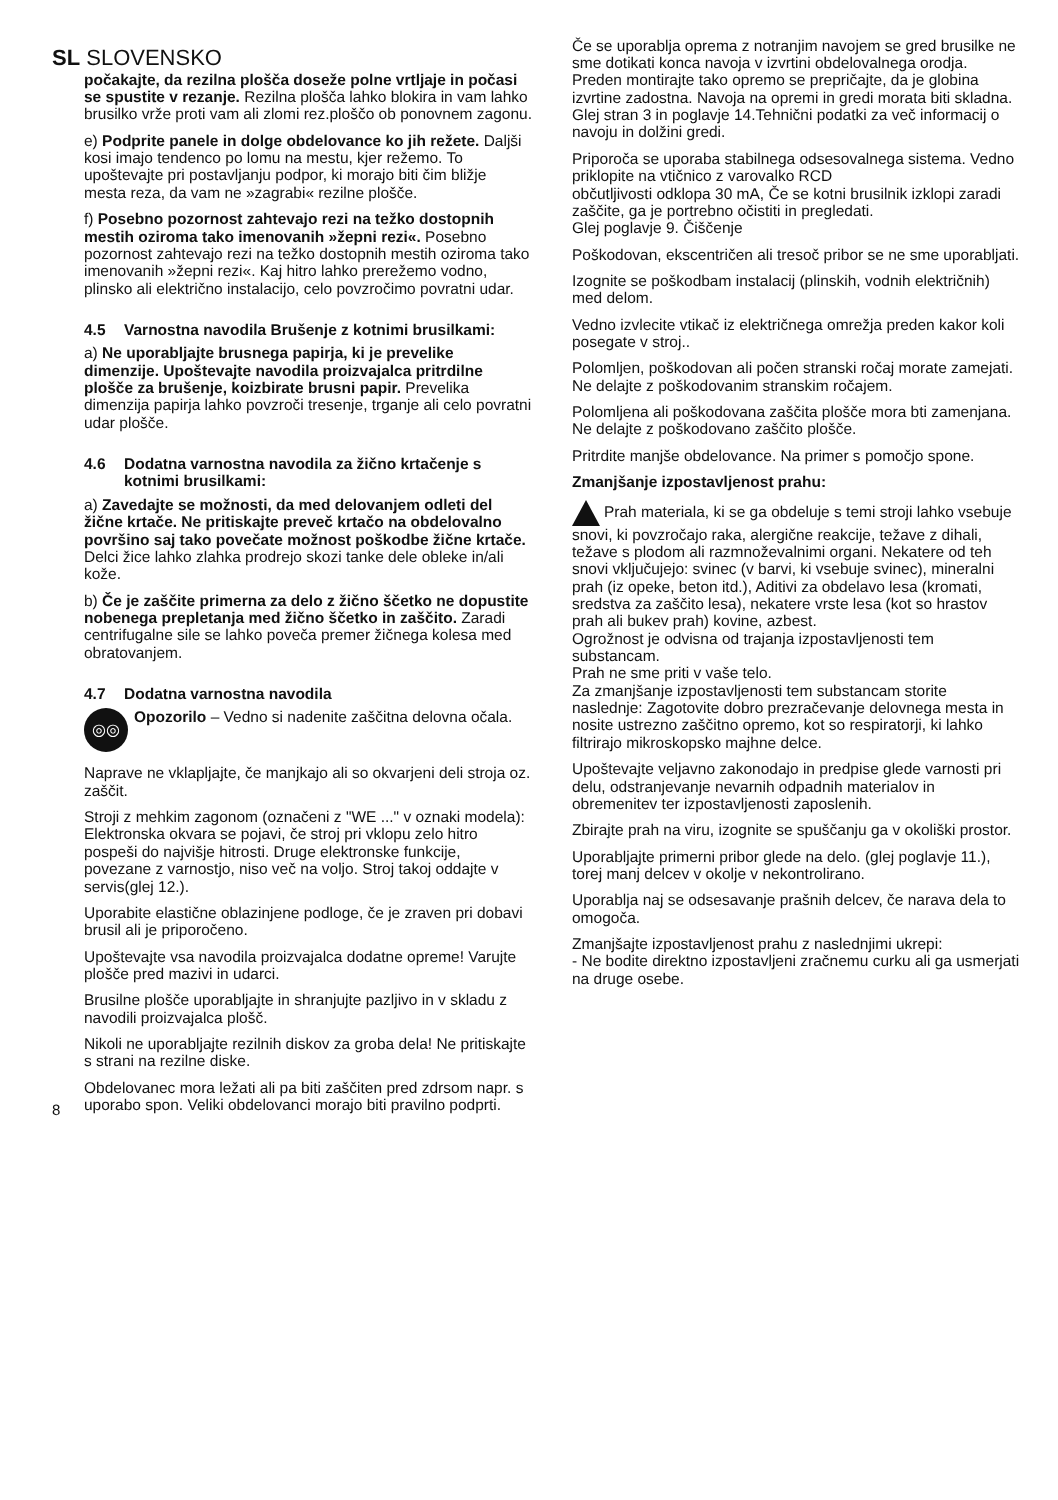SL SLOVENSKO
8 počakajte, da rezilna plošča doseže polne vrtljaje in počasi se spustite v rezanje. Rezilna plošča lahko blokira in vam lahko brusilko vrže proti vam ali zlomi rez.ploščo ob ponovnem zagonu.
e) Podprite panele in dolge obdelovance ko jih režete. Daljši kosi imajo tendenco po lomu na mestu, kjer režemo. To upoštevajte pri postavljanju podpor, ki morajo biti čim bližje mesta reza, da vam ne »zagrabi« rezilne plošče.
f) Posebno pozornost zahtevajo rezi na težko dostopnih mestih oziroma tako imenovanih »žepni rezi«. Posebno pozornost zahtevajo rezi na težko dostopnih mestih oziroma tako imenovanih »žepni rezi«. Kaj hitro lahko prerežemo vodno, plinsko ali električno instalacijo, celo povzročimo povratni udar.
4.5 Varnostna navodila Brušenje z kotnimi brusilkami:
a) Ne uporabljajte brusnega papirja, ki je prevelike dimenzije. Upoštevajte navodila proizvajalca pritrdilne plošče za brušenje, koizbirate brusni papir. Prevelika dimenzija papirja lahko povzroči tresenje, trganje ali celo povratni udar plošče.
4.6 Dodatna varnostna navodila za žično krtačenje s kotnimi brusilkami:
a) Zavedajte se možnosti, da med delovanjem odleti del žične krtače. Ne pritiskajte preveč krtačo na obdelovalno površino saj tako povečate možnost poškodbe žične krtače. Delci žice lahko zlahka prodrejo skozi tanke dele obleke in/ali kože.
b) Če je zaščite primerna za delo z žično ščetko ne dopustite nobenega prepletanja med žično ščetko in zaščito. Zaradi centrifugalne sile se lahko poveča premer žičnega kolesa med obratovanjem.
4.7 Dodatna varnostna navodila
◎◎
Opozorilo – Vedno si nadenite zaščitna delovna očala.
Naprave ne vklapljajte, če manjkajo ali so okvarjeni deli stroja oz. zaščit.
Stroji z mehkim zagonom (označeni z "WE ..." v oznaki modela): Elektronska okvara se pojavi, če stroj pri vklopu zelo hitro pospeši do najvišje hitrosti. Druge elektronske funkcije, povezane z varnostjo, niso več na voljo. Stroj takoj oddajte v servis(glej 12.).
Uporabite elastične oblazinjene podloge, če je zraven pri dobavi brusil ali je priporočeno.
Upoštevajte vsa navodila proizvajalca dodatne opreme! Varujte plošče pred mazivi in udarci.
Brusilne plošče uporabljajte in shranjujte pazljivo in v skladu z navodili proizvajalca plošč.
Nikoli ne uporabljajte rezilnih diskov za groba dela! Ne pritiskajte s strani na rezilne diske.
Obdelovanec mora ležati ali pa biti zaščiten pred zdrsom napr. s uporabo spon. Veliki obdelovanci morajo biti pravilno podprti.
Če se uporablja oprema z notranjim navojem se gred brusilke ne sme dotikati konca navoja v izvrtini obdelovalnega orodja. Preden montirajte tako opremo se prepričajte, da je globina izvrtine zadostna. Navoja na opremi in gredi morata biti skladna. Glej stran 3 in poglavje 14.Tehnični podatki za več informacij o navoju in dolžini gredi.
Priporoča se uporaba stabilnega odsesovalnega sistema. Vedno priklopite na vtičnico z varovalko RCD
občutljivosti odklopa 30 mA, Če se kotni brusilnik izklopi zaradi zaščite, ga je portrebno očistiti in pregledati.
Glej poglavje 9. Čiščenje
Poškodovan, ekscentričen ali tresoč pribor se ne sme uporabljati.
Izognite se poškodbam instalacij (plinskih, vodnih električnih) med delom.
Vedno izvlecite vtikač iz električnega omrežja preden kakor koli posegate v stroj..
Polomljen, poškodovan ali počen stranski ročaj morate zamejati. Ne delajte z poškodovanim stranskim ročajem.
Polomljena ali poškodovana zaščita plošče mora bti zamenjana. Ne delajte z poškodovano zaščito plošče.
Pritrdite manjše obdelovance. Na primer s pomočjo spone.
Zmanjšanje izpostavljenost prahu:
Prah materiala, ki se ga obdeluje s temi stroji lahko vsebuje snovi, ki povzročajo raka, alergične reakcije, težave z dihali, težave s plodom ali razmnoževalnimi organi. Nekatere od teh snovi vključujejo: svinec (v barvi, ki vsebuje svinec), mineralni prah (iz opeke, beton itd.), Aditivi za obdelavo lesa (kromati, sredstva za zaščito lesa), nekatere vrste lesa (kot so hrastov prah ali bukev prah) kovine, azbest.
Ogrožnost je odvisna od trajanja izpostavljenosti tem substancam.
Prah ne sme priti v vaše telo.
Za zmanjšanje izpostavljenosti tem substancam storite naslednje: Zagotovite dobro prezračevanje delovnega mesta in nosite ustrezno zaščitno opremo, kot so respiratorji, ki lahko filtrirajo mikroskopsko majhne delce.
Upoštevajte veljavno zakonodajo in predpise glede varnosti pri delu, odstranjevanje nevarnih odpadnih materialov in obremenitev ter izpostavljenosti zaposlenih.
Zbirajte prah na viru, izognite se spuščanju ga v okoliški prostor.
Uporabljajte primerni pribor glede na delo. (glej poglavje 11.), torej manj delcev v okolje v nekontrolirano.
Uporablja naj se odsesavanje prašnih delcev, če narava dela to omogoča.
Zmanjšajte izpostavljenost prahu z naslednjimi ukrepi:
- Ne bodite direktno izpostavljeni zračnemu curku ali ga usmerjati na druge osebe.